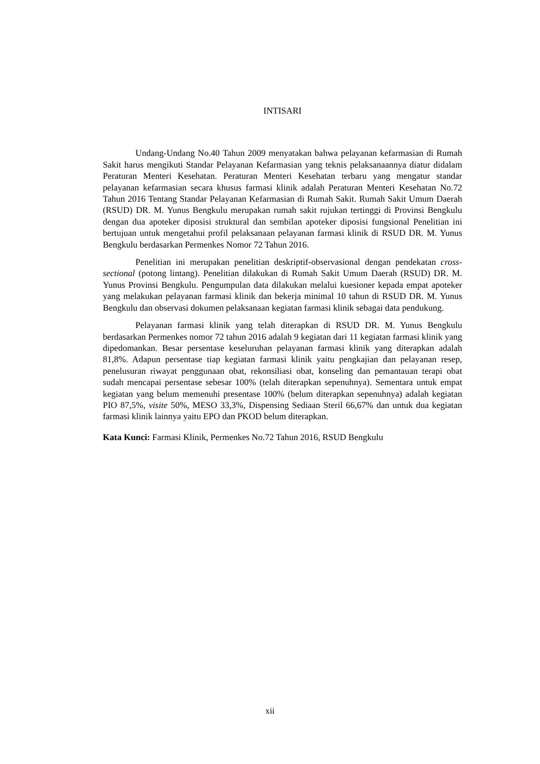INTISARI
Undang-Undang No.40 Tahun 2009 menyatakan bahwa pelayanan kefarmasian di Rumah Sakit harus mengikuti Standar Pelayanan Kefarmasian yang teknis pelaksanaannya diatur didalam Peraturan Menteri Kesehatan. Peraturan Menteri Kesehatan terbaru yang mengatur standar pelayanan kefarmasian secara khusus farmasi klinik adalah Peraturan Menteri Kesehatan No.72 Tahun 2016 Tentang Standar Pelayanan Kefarmasian di Rumah Sakit. Rumah Sakit Umum Daerah (RSUD) DR. M. Yunus Bengkulu merupakan rumah sakit rujukan tertinggi di Provinsi Bengkulu dengan dua apoteker diposisi struktural dan sembilan apoteker diposisi fungsional Penelitian ini bertujuan untuk mengetahui profil pelaksanaan pelayanan farmasi klinik di RSUD DR. M. Yunus Bengkulu berdasarkan Permenkes Nomor 72 Tahun 2016.
Penelitian ini merupakan penelitian deskriptif-observasional dengan pendekatan cross-sectional (potong lintang). Penelitian dilakukan di Rumah Sakit Umum Daerah (RSUD) DR. M. Yunus Provinsi Bengkulu. Pengumpulan data dilakukan melalui kuesioner kepada empat apoteker yang melakukan pelayanan farmasi klinik dan bekerja minimal 10 tahun di RSUD DR. M. Yunus Bengkulu dan observasi dokumen pelaksanaan kegiatan farmasi klinik sebagai data pendukung.
Pelayanan farmasi klinik yang telah diterapkan di RSUD DR. M. Yunus Bengkulu berdasarkan Permenkes nomor 72 tahun 2016 adalah 9 kegiatan dari 11 kegiatan farmasi klinik yang dipedomankan. Besar persentase keseluruhan pelayanan farmasi klinik yang diterapkan adalah 81,8%. Adapun persentase tiap kegiatan farmasi klinik yaitu pengkajian dan pelayanan resep, penelusuran riwayat penggunaan obat, rekonsiliasi obat, konseling dan pemantauan terapi obat sudah mencapai persentase sebesar 100% (telah diterapkan sepenuhnya). Sementara untuk empat kegiatan yang belum memenuhi presentase 100% (belum diterapkan sepenuhnya) adalah kegiatan PIO 87,5%, visite 50%, MESO 33,3%, Dispensing Sediaan Steril 66,67% dan untuk dua kegiatan farmasi klinik lainnya yaitu EPO dan PKOD belum diterapkan.
Kata Kunci: Farmasi Klinik, Permenkes No.72 Tahun 2016, RSUD Bengkulu
xii